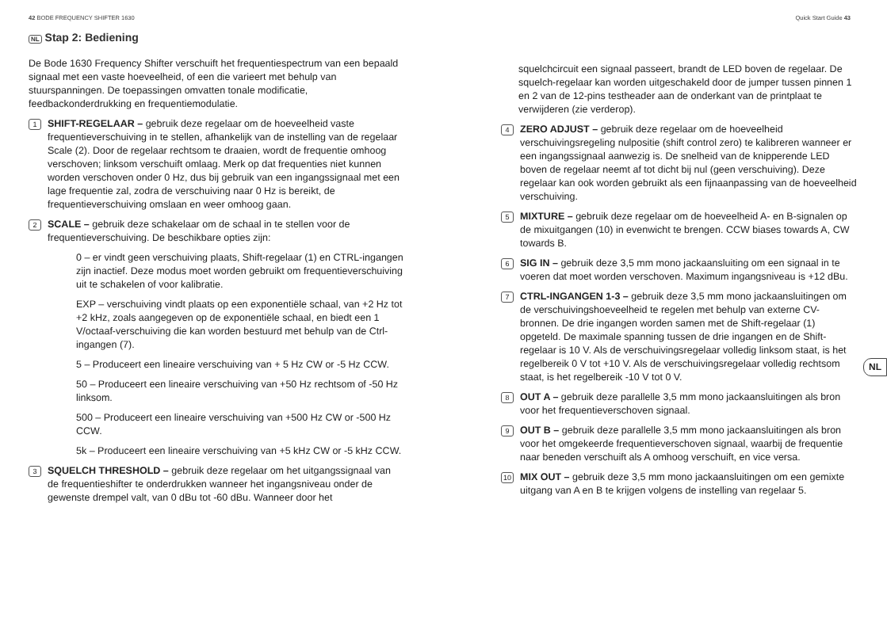42 BODE FREQUENCY SHIFTER 1630 Quick Start Guide 43
NL Stap 2: Bediening
De Bode 1630 Frequency Shifter verschuift het frequentiespectrum van een bepaald signaal met een vaste hoeveelheid, of een die varieert met behulp van stuurspanningen. De toepassingen omvatten tonale modificatie, feedbackonderdrukking en frequentiemodulatie.
1
SHIFT-REGELAAR – gebruik deze regelaar om de hoeveelheid vaste frequentieverschuiving in te stellen, afhankelijk van de instelling van de regelaar Scale (2). Door de regelaar rechtsom te draaien, wordt de frequentie omhoog verschoven; linksom verschuift omlaag. Merk op dat frequenties niet kunnen worden verschoven onder 0 Hz, dus bij gebruik van een ingangssignaal met een lage frequentie zal, zodra de verschuiving naar 0 Hz is bereikt, de frequentieverschuiving omslaan en weer omhoog gaan.
2
SCALE – gebruik deze schakelaar om de schaal in te stellen voor de frequentieverschuiving. De beschikbare opties zijn:
0 – er vindt geen verschuiving plaats, Shift-regelaar (1) en CTRL-ingangen zijn inactief. Deze modus moet worden gebruikt om frequentieverschuiving uit te schakelen of voor kalibratie.
EXP – verschuiving vindt plaats op een exponentiële schaal, van +2 Hz tot +2 kHz, zoals aangegeven op de exponentiële schaal, en biedt een 1 V/octaaf-verschuiving die kan worden bestuurd met behulp van de Ctrl-ingangen (7).
5 – Produceert een lineaire verschuiving van + 5 Hz CW or -5 Hz CCW.
50 – Produceert een lineaire verschuiving van +50 Hz rechtsom of -50 Hz linksom.
500 – Produceert een lineaire verschuiving van +500 Hz CW or -500 Hz CCW.
5k – Produceert een lineaire verschuiving van +5 kHz CW or -5 kHz CCW.
3
SQUELCH THRESHOLD – gebruik deze regelaar om het uitgangssignaal van de frequentieshifter te onderdrukken wanneer het ingangsniveau onder de gewenste drempel valt, van 0 dBu tot -60 dBu. Wanneer door het
squelchcircuit een signaal passeert, brandt de LED boven de regelaar. De squelch-regelaar kan worden uitgeschakeld door de jumper tussen pinnen 1 en 2 van de 12-pins testheader aan de onderkant van de printplaat te verwijderen (zie verderop).
4
ZERO ADJUST – gebruik deze regelaar om de hoeveelheid verschuivingsregeling nulpositie (shift control zero) te kalibreren wanneer er een ingangssignaal aanwezig is. De snelheid van de knipperende LED boven de regelaar neemt af tot dicht bij nul (geen verschuiving). Deze regelaar kan ook worden gebruikt als een fijnaanpassing van de hoeveelheid verschuiving.
5
MIXTURE – gebruik deze regelaar om de hoeveelheid A- en B-signalen op de mixuitgangen (10) in evenwicht te brengen. CCW biases towards A, CW towards B.
6
SIG IN – gebruik deze 3,5 mm mono jackaansluiting om een signaal in te voeren dat moet worden verschoven. Maximum ingangsniveau is +12 dBu.
7
CTRL-INGANGEN 1-3 – gebruik deze 3,5 mm mono jackaansluitingen om de verschuivingshoeveelheid te regelen met behulp van externe CV-bronnen. De drie ingangen worden samen met de Shift-regelaar (1) opgeteld. De maximale spanning tussen de drie ingangen en de Shift-regelaar is 10 V. Als de verschuivingsregelaar volledig linksom staat, is het regelbereik 0 V tot +10 V. Als de verschuivingsregelaar volledig rechtsom staat, is het regelbereik -10 V tot 0 V.
8
OUT A – gebruik deze parallelle 3,5 mm mono jackaansluitingen als bron voor het frequentieverschoven signaal.
9
OUT B – gebruik deze parallelle 3,5 mm mono jackaansluitingen als bron voor het omgekeerde frequentieverschoven signaal, waarbij de frequentie naar beneden verschuift als A omhoog verschuift, en vice versa.
10
MIX OUT – gebruik deze 3,5 mm mono jackaansluitingen om een gemixte uitgang van A en B te krijgen volgens de instelling van regelaar 5.
NL